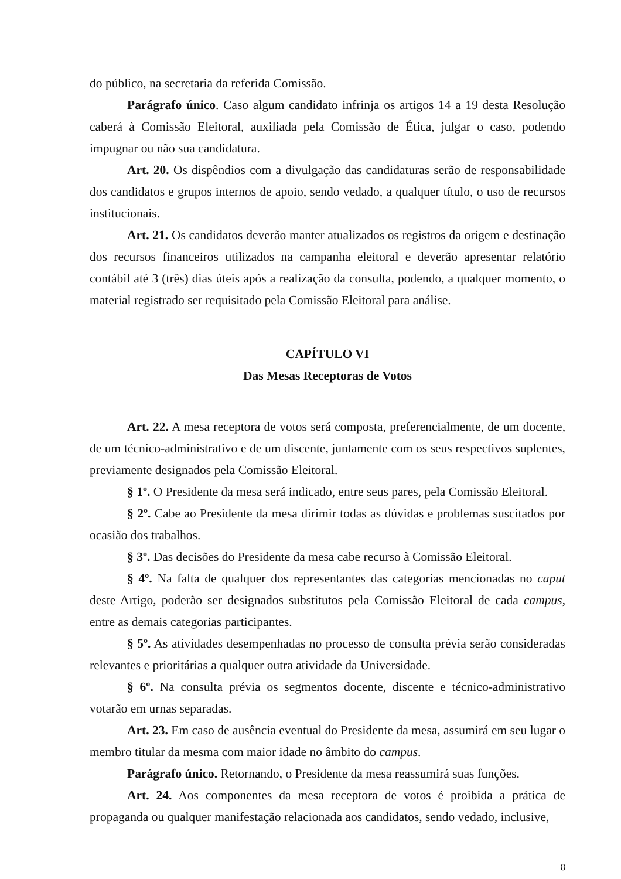do público, na secretaria da referida Comissão.
Parágrafo único. Caso algum candidato infrinja os artigos 14 a 19 desta Resolução caberá à Comissão Eleitoral, auxiliada pela Comissão de Ética, julgar o caso, podendo impugnar ou não sua candidatura.
Art. 20. Os dispêndios com a divulgação das candidaturas serão de responsabilidade dos candidatos e grupos internos de apoio, sendo vedado, a qualquer título, o uso de recursos institucionais.
Art. 21. Os candidatos deverão manter atualizados os registros da origem e destinação dos recursos financeiros utilizados na campanha eleitoral e deverão apresentar relatório contábil até 3 (três) dias úteis após a realização da consulta, podendo, a qualquer momento, o material registrado ser requisitado pela Comissão Eleitoral para análise.
CAPÍTULO VI
Das Mesas Receptoras de Votos
Art. 22. A mesa receptora de votos será composta, preferencialmente, de um docente, de um técnico-administrativo e de um discente, juntamente com os seus respectivos suplentes, previamente designados pela Comissão Eleitoral.
§ 1º. O Presidente da mesa será indicado, entre seus pares, pela Comissão Eleitoral.
§ 2º. Cabe ao Presidente da mesa dirimir todas as dúvidas e problemas suscitados por ocasião dos trabalhos.
§ 3º. Das decisões do Presidente da mesa cabe recurso à Comissão Eleitoral.
§ 4º. Na falta de qualquer dos representantes das categorias mencionadas no caput deste Artigo, poderão ser designados substitutos pela Comissão Eleitoral de cada campus, entre as demais categorias participantes.
§ 5º. As atividades desempenhadas no processo de consulta prévia serão consideradas relevantes e prioritárias a qualquer outra atividade da Universidade.
§ 6º. Na consulta prévia os segmentos docente, discente e técnico-administrativo votarão em urnas separadas.
Art. 23. Em caso de ausência eventual do Presidente da mesa, assumirá em seu lugar o membro titular da mesma com maior idade no âmbito do campus.
Parágrafo único. Retornando, o Presidente da mesa reassumirá suas funções.
Art. 24. Aos componentes da mesa receptora de votos é proibida a prática de propaganda ou qualquer manifestação relacionada aos candidatos, sendo vedado, inclusive,
8